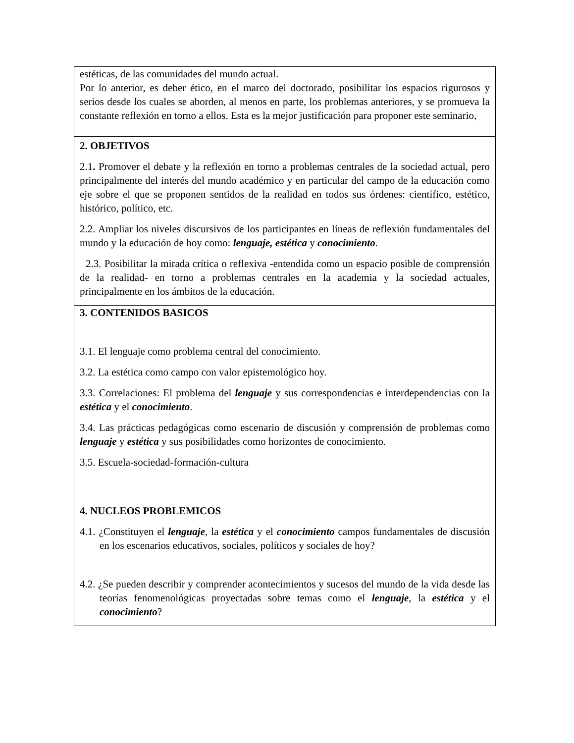| estéticas, de las comunidades del mundo actual. Por lo anterior, es deber ético, en el marco del doctorado, posibilitar los espacios rigurosos y serios desde los cuales se aborden, al menos en parte, los problemas anteriores, y se promueva la constante reflexión en torno a ellos. Esta es la mejor justificación para proponer este seminario, |
| 2. OBJETIVOS 2.1 . Promover el debate y la reflexión en torno a problemas centrales de la sociedad actual, pero principalmente del interés del mundo académico y en particular del campo de la educación como eje sobre el que se proponen sentidos de la realidad en todos sus órdenes: científico, estético, histórico, político, etc. 2.2. Ampliar los niveles discursivos de los participantes en líneas de reflexión fundamentales del mundo y la educación de hoy como: lenguaje, estética y conocimiento . 2.3. Posibilitar la mirada crítica o reflexiva -entendida como un espacio posible de comprensión de la realidad- en torno a problemas centrales en la academia y la sociedad actuales, principalmente en los ámbitos de la educación. |
| 3. CONTENIDOS BASICOS 3.1. El lenguaje como problema central del conocimiento. 3.2. La estética como campo con valor epistemológico hoy. 3.3. Correlaciones: El problema del lenguaje y sus correspondencias e interdependencias con la estética y el conocimiento . 3.4. Las prácticas pedagógicas como escenario de discusión y comprensión de problemas como lenguaje y estética y sus posibilidades como horizontes de conocimiento. 3.5. Escuela-sociedad-formación-cultura 4. NUCLEOS PROBLEMICOS 4.1. ¿Constituyen el lenguaje , la estética y el conocimiento campos fundamentales de discusión en los escenarios educativos, sociales, políticos y sociales de hoy? 4.2. ¿Se pueden describir y comprender acontecimientos y sucesos del mundo de la vida desde las teorías fenomenológicas proyectadas sobre temas como el lenguaje , la estética y el conocimiento ? |